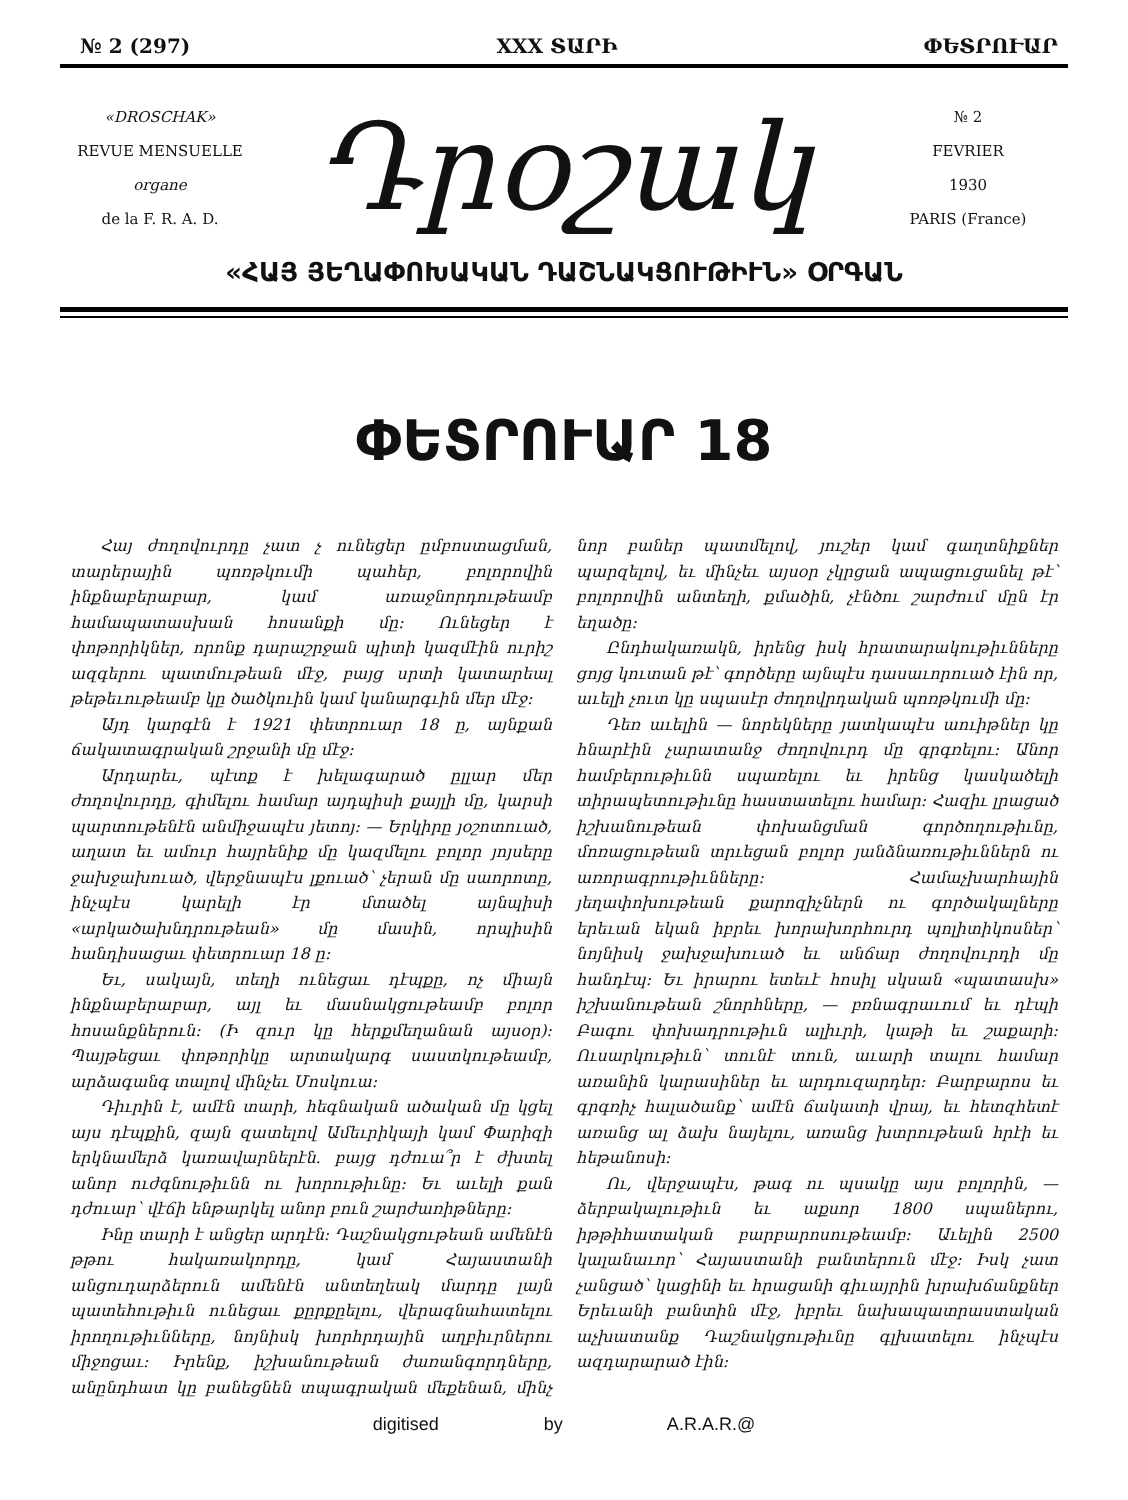№ 2 (297) XXX ՏԱՐԻ ՓԵՏՐՈՒԱՐ
«DROSCHAK»
REVUE MENSUELLE
organe
de la F. R. A. D.
Դրօշակ
№ 2
FEVRIER
1930
PARIS (France)
«ՀԱՅ ՅԵՂԱՓՈԽԱԿԱՆ ԴԱՇՆԱԿՑՈՒԹԻՒՆ» ՕՐԳԱՆ
ՓԵՏՐՈՒԱՐ 18
Հայ ժողովուրդը չատ չ ունեցեր ըմբոստացման, տարերային պոռթկումի պահեր, բոլորովին ինքնաբերաբար, կամ առաջնորդութեամբ համապատասխան հոսանքի մը: Ունեցեր է փոթորիկներ, որոնք դարաշրջան պիտի կազմէին ուրիշ ազգերու պատմութեան մէջ, բայց սրտի կատարեալ թեթեւութեամբ կը ծածկուին կամ կանարգւին մեր մէջ:
Այդ կարգէն է 1921 փետրուար 18 ը, այնքան ճակատագրական շրջանի մը մէջ:
Արդարեւ, պէտք է խելագարած ըլլար մեր ժողովուրդը, գիմելու համար այդպիսի քայլի մը, կարսի պարտութենէն անմիջապէս յետոյ: — Երկիրը յօշոտուած, աղատ եւ ամուր հայրենիք մը կազմելու բոլոր յոյսերը ջախջախուած, վերջնապէս լքուած՝ չերան մը սաորոտը, ինչպէս կարելի էր մտածել այնպիսի «արկածախնդրութեան» մը մասին, որպիսին հանդիսացաւ փետրուար 18 ը:
Եւ, սակայն, տեղի ունեցաւ դէպքը, ոչ միայն ինքնաբերաբար, այլ եւ մասնակցութեամբ բոլոր հոսանքներուն: (Ի զուր կը հերքմեղանան այսօր): Պայթեցաւ փոթորիկը արտակարգ սաստկութեամբ, արձագանգ տալով մինչեւ Մոսկուա:
Դիւրին է, ամէն տարի, հեգնական ածական մը կցել այս դէպքին, զայն զատելով Ամեւրիկայի կամ Փարիզի երկնամերձ կառավարներէն. բայց դժուա՞ր է ժխտել անոր ուժգնութիւնն ու խորութիւնը: Եւ աւելի քան դժուար՝ վէճի ենթարկել անոր բուն շարժառիթները:
Ինը տարի է անցեր արդէն: Դաշնակցութեան ամենէն թթու հակառակորդը, կամ Հայաստանի անցուդարձերուն ամենէն անտեղեակ մարդը լայն պատեհութիւն ունեցաւ քըրքըելու, վերագնահատելու իրողութիւնները, նոյնիսկ խորհրդային աղբիւրներու միջոցաւ: Իրենք, իշխանութեան ժառանգորդները, անընդհատ կը բանեցնեն տպագրական մեքենան, մինչ նոր բաներ պատմելով, յուշեր կամ գաղտնիքներ պարզելով, եւ մինչեւ այսօր չկրցան ապացուցանել թէ՝ բոլորովին անտեղի, քմածին, չէնծու շարժում մըն էր եղածը:
Ընդհակառակն, իրենց իսկ հրատարակութիւնները ցոյց կուտան թէ՝ գործերը այնպէս դասաւորուած էին որ, աւելի չուտ կը սպասէր ժողովրդական պոռթկումի մը:
Դեռ աւելին — նորեկները յատկապէս աուիթներ կը հնարէին չարատանջ ժողովուրդ մը գրգռելու: Անոր համբերութիւնն սպառելու եւ իրենց կասկածելի տիրապետութիւնը հաստատելու համար: Հազիւ լրացած իշխանութեան փոխանցման գործողութիւնը, մոռացութեան տրւեցան բոլոր յանձնառութիւններն ու առորագրութիւնները: Համաչխարհային յեղափոխութեան քարոզիչներն ու գործակալները երեւան եկան իբրեւ խորախորհուրդ պոլիտիկոսներ՝ նոյնիսկ ջախջախուած եւ անճար ժողովուրդի մը հանդէպ: Եւ իրարու ետեւէ հոսիլ սկսան «պատասխ» իշխանութեան շնորհները, — բռնագրաւում եւ դէպի Բագու փոխադրութիւն ալիւրի, կաթի եւ շաքարի: Ուսարկութիւն՝ տունէ տուն, աւարի տալու համար առանին կարասիներ եւ արդուզարդեր: Բարբարոս եւ գրգռիչ հալածանք՝ ամէն ճակատի վրայ, եւ հետզհետէ առանց ալ ձախ նայելու, առանց խտրութեան հրէի եւ հեթանոսի:
Ու, վերջապէս, թագ ու պսակը այս բոլորին, — ձերբակալութիւն եւ աքսոր 1800 սպաներու, իթթիհատական բարբարոսութեամբ: Աւելին 2500 կալանաւոր՝ Հայաստանի բանտերուն մէջ: Իսկ չատ չանցած՝ կացինի եւ հրացանի գիւայրին խրախճանքներ Երեւանի բանտին մէջ, իբրեւ նախապատրաստական աչխատանք Դաշնակցութիւնը գլխատելու ինչպէս ազդարարած էին:
digitised by A.R.A.R.@